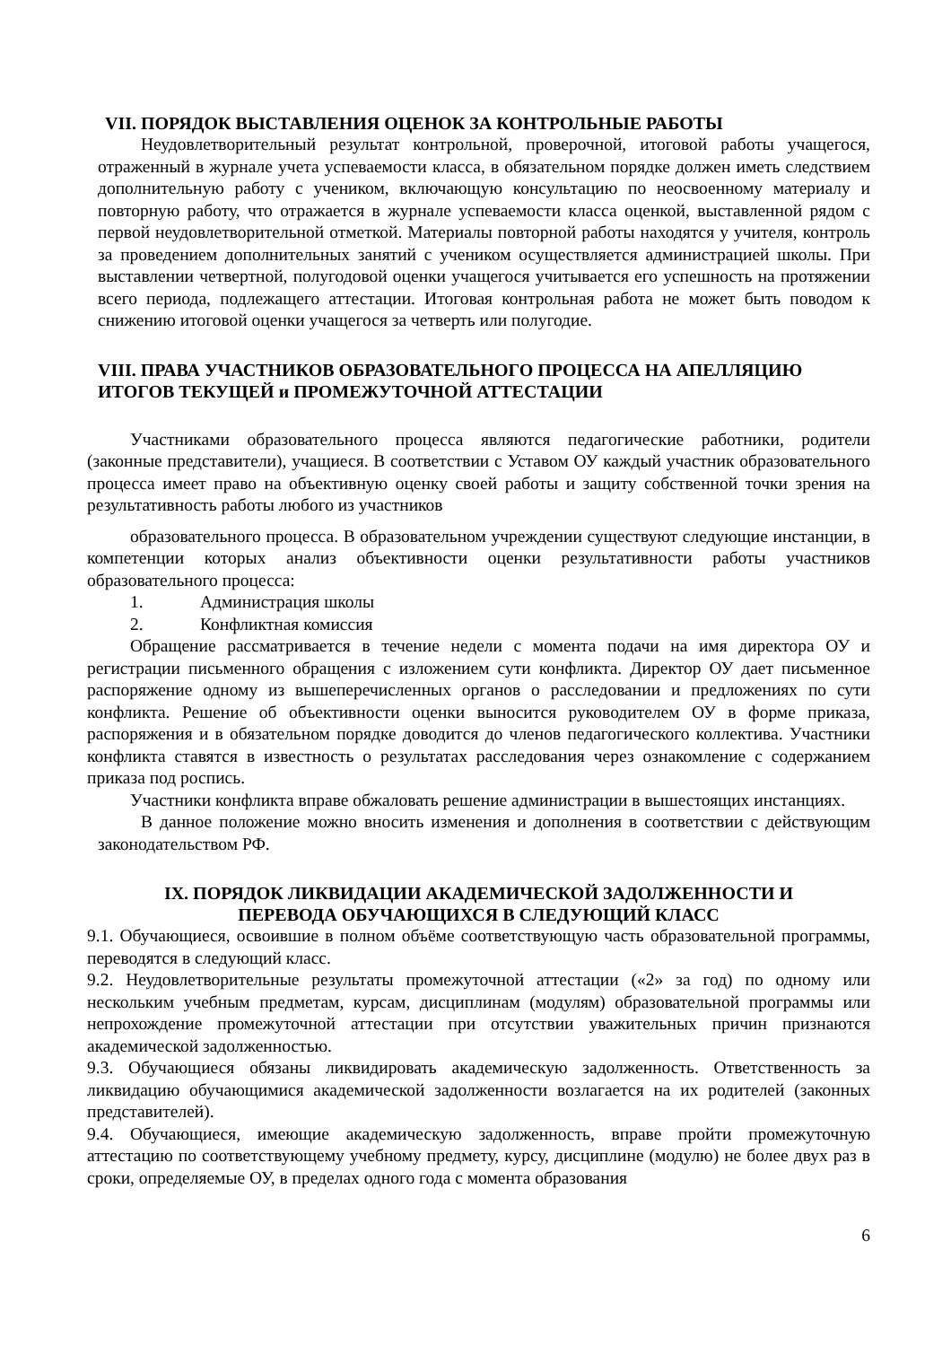VII. ПОРЯДОК ВЫСТАВЛЕНИЯ ОЦЕНОК ЗА КОНТРОЛЬНЫЕ РАБОТЫ
Неудовлетворительный результат контрольной, проверочной, итоговой работы учащегося, отраженный в журнале учета успеваемости класса, в обязательном порядке должен иметь следствием дополнительную работу с учеником, включающую консультацию по неосвоенному материалу и повторную работу, что отражается в журнале успеваемости класса оценкой, выставленной рядом с первой неудовлетворительной отметкой. Материалы повторной работы находятся у учителя, контроль за проведением дополнительных занятий с учеником осуществляется администрацией школы. При выставлении четвертной, полугодовой оценки учащегося учитывается его успешность на протяжении всего периода, подлежащего аттестации. Итоговая контрольная работа не может быть поводом к снижению итоговой оценки учащегося за четверть или полугодие.
VIII. ПРАВА УЧАСТНИКОВ ОБРАЗОВАТЕЛЬНОГО ПРОЦЕССА НА АПЕЛЛЯЦИЮ ИТОГОВ ТЕКУЩЕЙ и ПРОМЕЖУТОЧНОЙ АТТЕСТАЦИИ
Участниками образовательного процесса являются педагогические работники, родители (законные представители), учащиеся. В соответствии с Уставом ОУ каждый участник образовательного процесса имеет право на объективную оценку своей работы и защиту собственной точки зрения на результативность работы любого из участников
образовательного процесса. В образовательном учреждении существуют следующие инстанции, в компетенции которых анализ объективности оценки результативности работы участников образовательного процесса:
1. Администрация школы
2. Конфликтная комиссия
Обращение рассматривается в течение недели с момента подачи на имя директора ОУ и регистрации письменного обращения с изложением сути конфликта. Директор ОУ дает письменное распоряжение одному из вышеперечисленных органов о расследовании и предложениях по сути конфликта. Решение об объективности оценки выносится руководителем ОУ в форме приказа, распоряжения и в обязательном порядке доводится до членов педагогического коллектива. Участники конфликта ставятся в известность о результатах расследования через ознакомление с содержанием приказа под роспись.
Участники конфликта вправе обжаловать решение администрации в вышестоящих инстанциях.
В данное положение можно вносить изменения и дополнения в соответствии с действующим законодательством РФ.
IX. ПОРЯДОК ЛИКВИДАЦИИ АКАДЕМИЧЕСКОЙ ЗАДОЛЖЕННОСТИ И
ПЕРЕВОДА ОБУЧАЮЩИХСЯ В СЛЕДУЮЩИЙ КЛАСС
9.1. Обучающиеся, освоившие в полном объёме соответствующую часть образовательной программы, переводятся в следующий класс.
9.2. Неудовлетворительные результаты промежуточной аттестации («2» за год) по одному или нескольким учебным предметам, курсам, дисциплинам (модулям) образовательной программы или непрохождение промежуточной аттестации при отсутствии уважительных причин признаются академической задолженностью.
9.3. Обучающиеся обязаны ликвидировать академическую задолженность. Ответственность за ликвидацию обучающимися академической задолженности возлагается на их родителей (законных представителей).
9.4. Обучающиеся, имеющие академическую задолженность, вправе пройти промежуточную аттестацию по соответствующему учебному предмету, курсу, дисциплине (модулю) не более двух раз в сроки, определяемые ОУ, в пределах одного года с момента образования
6